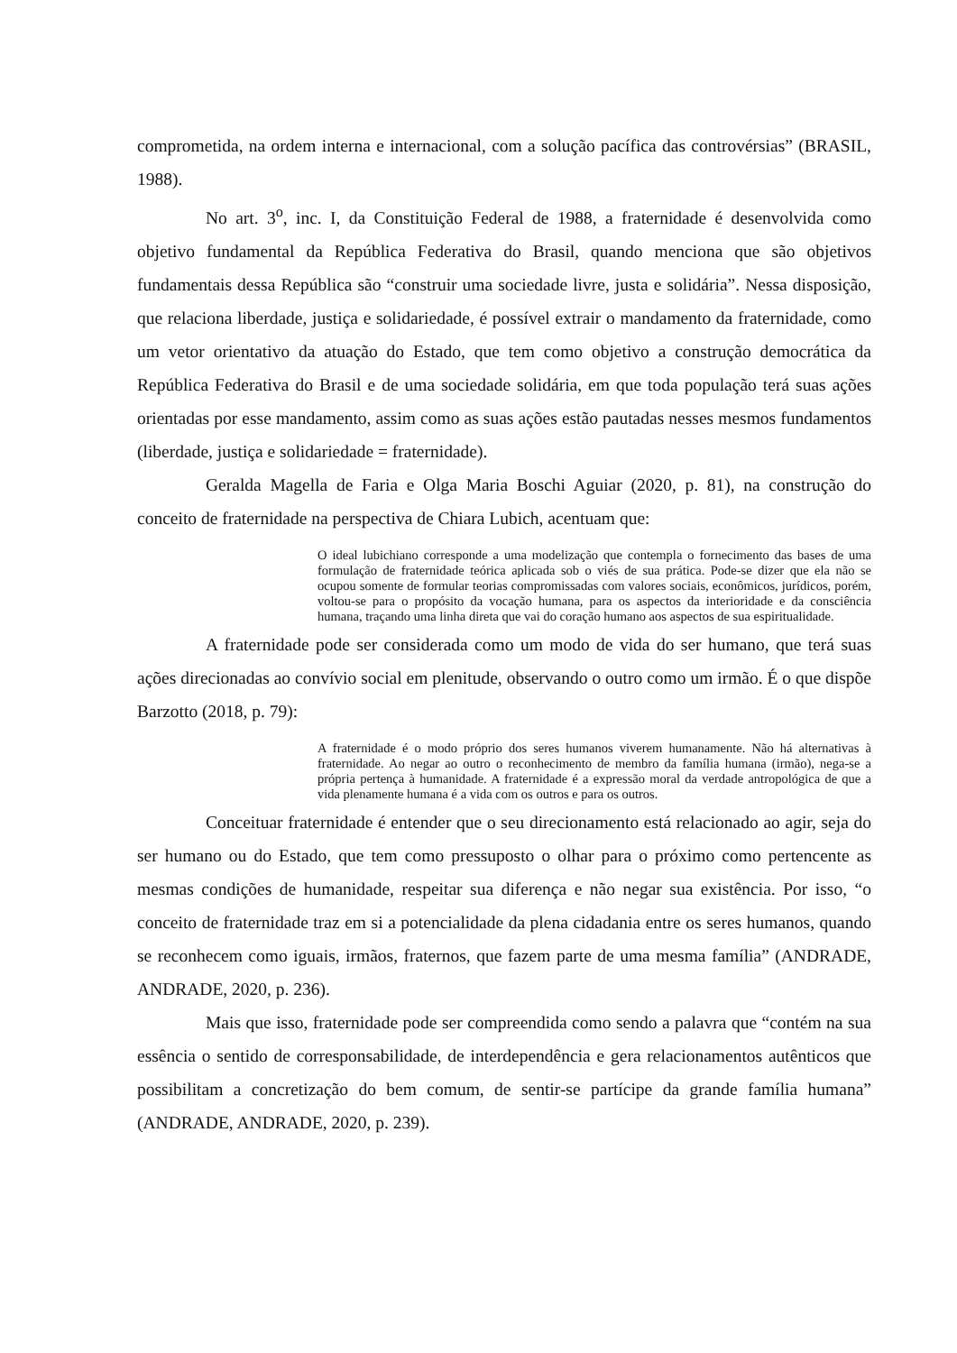comprometida, na ordem interna e internacional, com a solução pacífica das controvérsias” (BRASIL, 1988).
No art. 3<sup>o</sup>, inc. I, da Constituição Federal de 1988, a fraternidade é desenvolvida como objetivo fundamental da República Federativa do Brasil, quando menciona que são objetivos fundamentais dessa República são “construir uma sociedade livre, justa e solidária”. Nessa disposição, que relaciona liberdade, justiça e solidariedade, é possível extrair o mandamento da fraternidade, como um vetor orientativo da atuação do Estado, que tem como objetivo a construção democrática da República Federativa do Brasil e de uma sociedade solidária, em que toda população terá suas ações orientadas por esse mandamento, assim como as suas ações estão pautadas nesses mesmos fundamentos (liberdade, justiça e solidariedade = fraternidade).
Geralda Magella de Faria e Olga Maria Boschi Aguiar (2020, p. 81), na construção do conceito de fraternidade na perspectiva de Chiara Lubich, acentuam que:
O ideal lubichiano corresponde a uma modelização que contempla o fornecimento das bases de uma formulação de fraternidade teórica aplicada sob o viés de sua prática. Pode-se dizer que ela não se ocupou somente de formular teorias compromissadas com valores sociais, econômicos, jurídicos, porém, voltou-se para o propósito da vocação humana, para os aspectos da interioridade e da consciência humana, traçando uma linha direta que vai do coração humano aos aspectos de sua espiritualidade.
A fraternidade pode ser considerada como um modo de vida do ser humano, que terá suas ações direcionadas ao convívio social em plenitude, observando o outro como um irmão. É o que dispõe Barzotto (2018, p. 79):
A fraternidade é o modo próprio dos seres humanos viverem humanamente. Não há alternativas à fraternidade. Ao negar ao outro o reconhecimento de membro da família humana (irmão), nega-se a própria pertença à humanidade. A fraternidade é a expressão moral da verdade antropológica de que a vida plenamente humana é a vida com os outros e para os outros.
Conceituar fraternidade é entender que o seu direcionamento está relacionado ao agir, seja do ser humano ou do Estado, que tem como pressuposto o olhar para o próximo como pertencente as mesmas condições de humanidade, respeitar sua diferença e não negar sua existência. Por isso, “o conceito de fraternidade traz em si a potencialidade da plena cidadania entre os seres humanos, quando se reconhecem como iguais, irmãos, fraternos, que fazem parte de uma mesma família” (ANDRADE, ANDRADE, 2020, p. 236).
Mais que isso, fraternidade pode ser compreendida como sendo a palavra que “contém na sua essência o sentido de corresponsabilidade, de interdependência e gera relacionamentos autênticos que possibilitam a concretização do bem comum, de sentir-se partícipe da grande família humana” (ANDRADE, ANDRADE, 2020, p. 239).